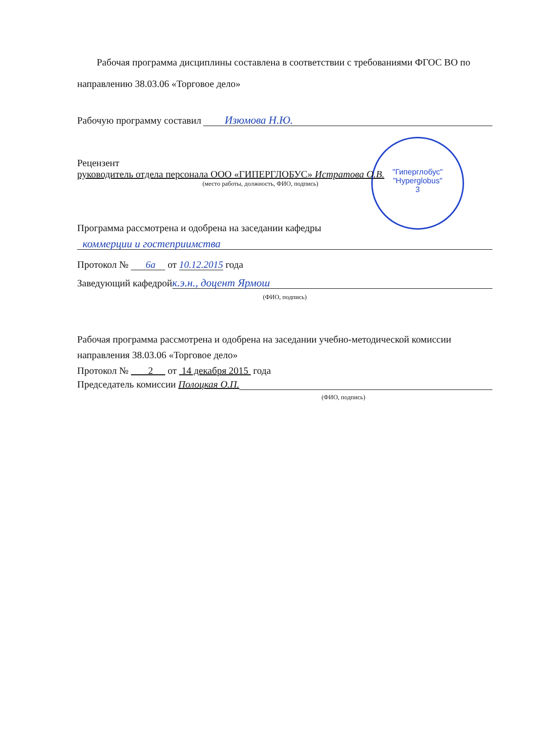"Гиперглобус"
"Hyperglobus"
3
Рабочая программа дисциплины составлена в соответствии с требованиями ФГОС ВО по направлению 38.03.06 «Торговое дело»
Рабочую программу составил Изюмова Н.Ю.
Рецензент
руководитель отдела персонала ООО «ГИПЕРГЛОБУС» Истратова О.В.
(место работы, должность, ФИО, подпись)
Программа рассмотрена и одобрена на заседании кафедры
коммерции и гостеприимства
Протокол № 6а от 10.12.2015 года
Заведующий кафедрой к.э.н., доцент Ярмош
(ФИО, подпись)
Рабочая программа рассмотрена и одобрена на заседании учебно-методической комиссии направления 38.03.06 «Торговое дело»
Протокол № 2 от 14 декабря 2015 года
Председатель комиссии Полоцкая О.П.
(ФИО, подпись)